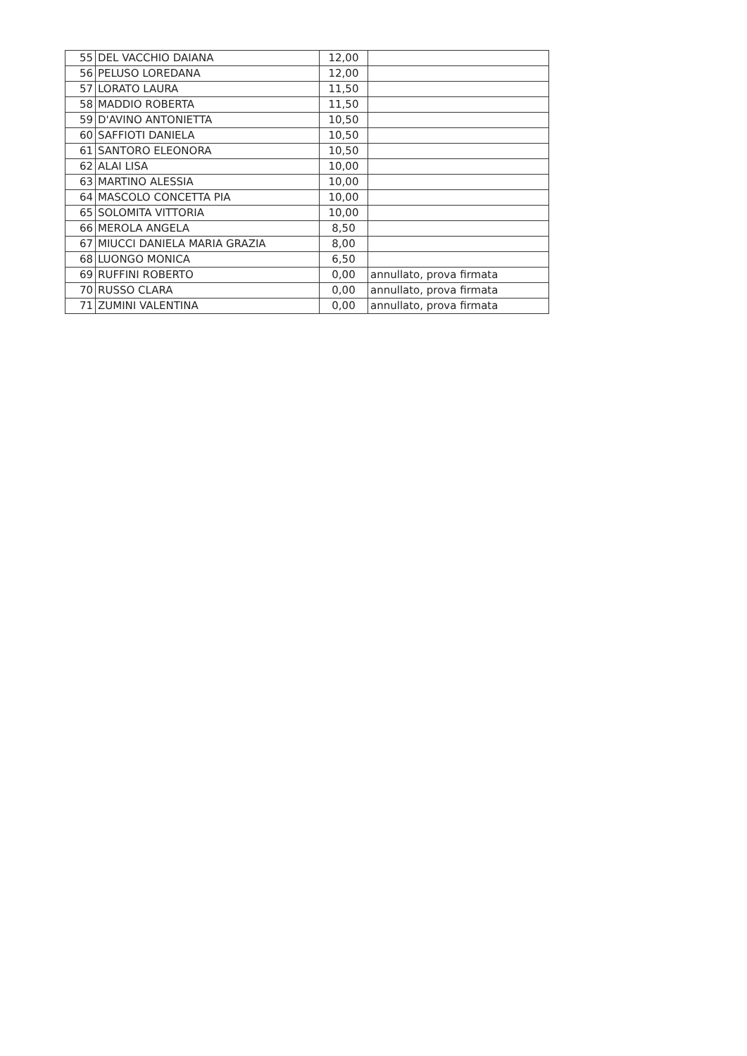| 55 | DEL VACCHIO DAIANA | 12,00 | |
| 56 | PELUSO LOREDANA | 12,00 | |
| 57 | LORATO LAURA | 11,50 | |
| 58 | MADDIO ROBERTA | 11,50 | |
| 59 | D'AVINO ANTONIETTA | 10,50 | |
| 60 | SAFFIOTI DANIELA | 10,50 | |
| 61 | SANTORO ELEONORA | 10,50 | |
| 62 | ALAI LISA | 10,00 | |
| 63 | MARTINO ALESSIA | 10,00 | |
| 64 | MASCOLO CONCETTA PIA | 10,00 | |
| 65 | SOLOMITA VITTORIA | 10,00 | |
| 66 | MEROLA ANGELA | 8,50 | |
| 67 | MIUCCI DANIELA MARIA GRAZIA | 8,00 | |
| 68 | LUONGO MONICA | 6,50 | |
| 69 | RUFFINI ROBERTO | 0,00 | annullato, prova firmata |
| 70 | RUSSO CLARA | 0,00 | annullato, prova firmata |
| 71 | ZUMINI VALENTINA | 0,00 | annullato, prova firmata |